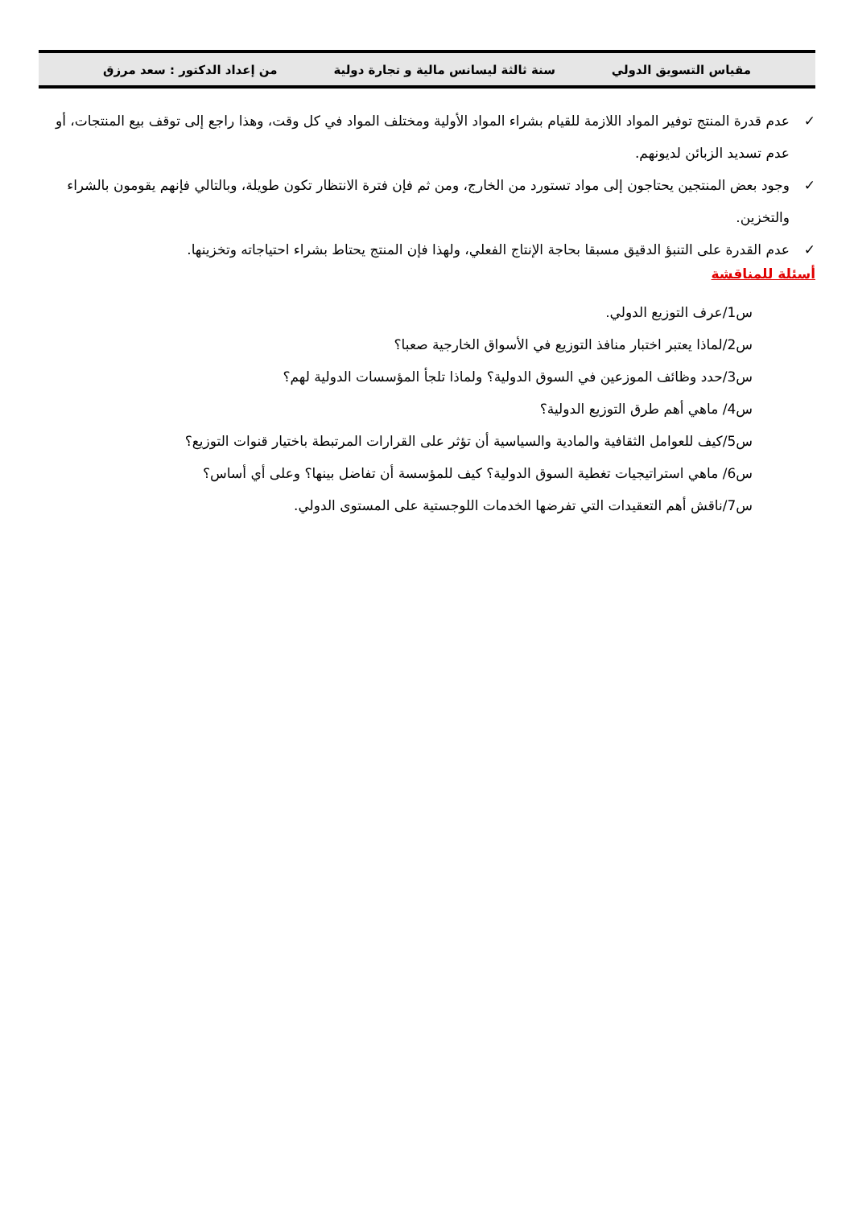مقياس التسويق الدولي سنة ثالثة ليسانس مالية و تجارة دولية من إعداد الدكتور : سعد مرزق
✓ عدم قدرة المنتج توفير المواد اللازمة للقيام بشراء المواد الأولية ومختلف المواد في كل وقت، وهذا راجع إلى توقف بيع المنتجات، أو عدم تسديد الزبائن لديونهم.
✓ وجود بعض المنتجين يحتاجون إلى مواد تستورد من الخارج، ومن ثم فإن فترة الانتظار تكون طويلة، وبالتالي فإنهم يقومون بالشراء والتخزين.
✓ عدم القدرة على التنبؤ الدقيق مسبقا بحاجة الإنتاج الفعلي، ولهذا فإن المنتج يحتاط بشراء احتياجاته وتخزينها.
أسئلة للمناقشة
س1/عرف التوزيع الدولي.
س2/لماذا يعتبر اختبار منافذ التوزيع في الأسواق الخارجية صعبا؟
س3/حدد وظائف الموزعين في السوق الدولية؟ ولماذا تلجأ المؤسسات الدولية لهم؟
س4/ ماهي أهم طرق التوزيع الدولية؟
س5/كيف للعوامل الثقافية والمادية والسياسية أن تؤثر على القرارات المرتبطة باختيار قنوات التوزيع؟
س6/ ماهي استراتيجيات تغطية السوق الدولية؟ كيف للمؤسسة أن تفاضل بينها؟ وعلى أي أساس؟
س7/ناقش أهم التعقيدات التي تفرضها الخدمات اللوجستية على المستوى الدولي.